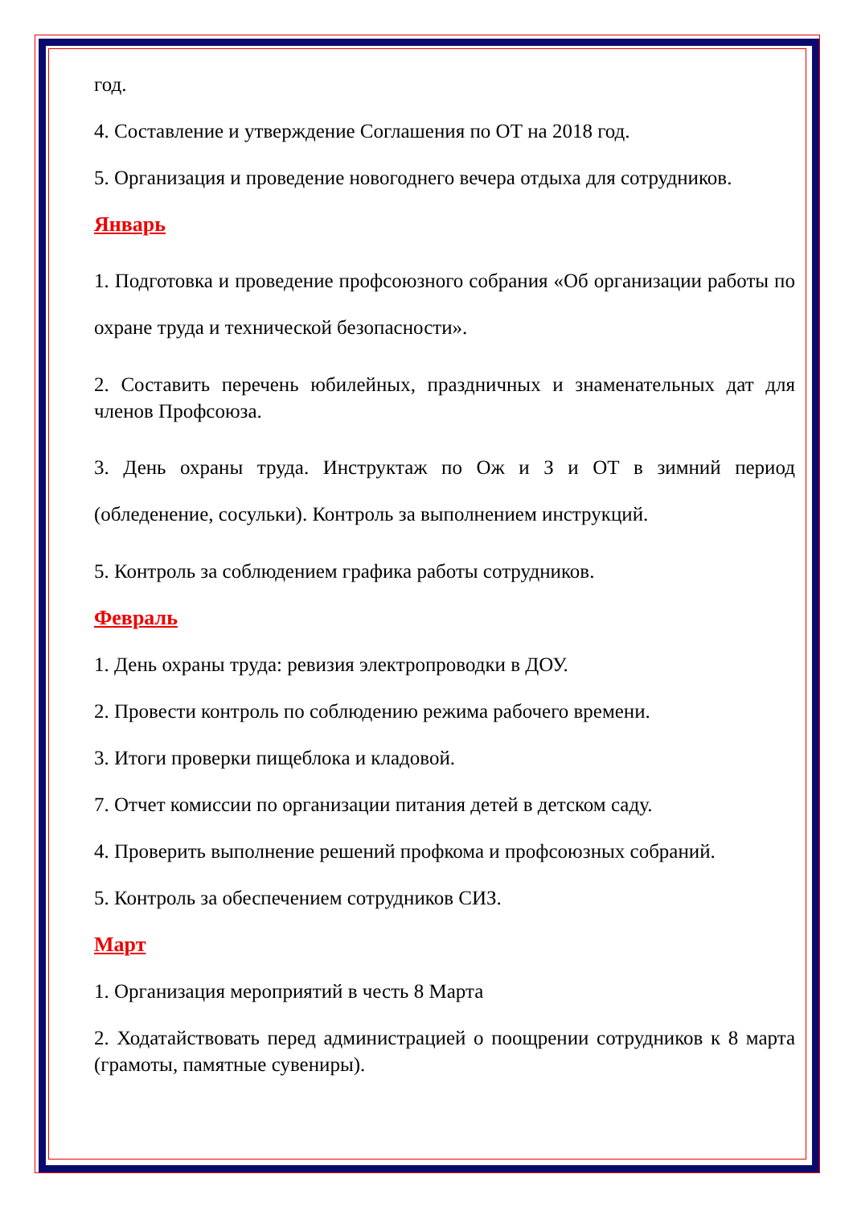год.
4. Составление и утверждение Соглашения по ОТ на 2018 год.
5. Организация и проведение новогоднего вечера отдыха для сотрудников.
Январь
1. Подготовка и проведение профсоюзного собрания «Об организации работы по охране труда и технической безопасности».
2. Составить перечень юбилейных, праздничных и знаменательных дат для членов Профсоюза.
3. День охраны труда. Инструктаж по Ож и З и ОТ в зимний период (обледенение, сосульки). Контроль за выполнением инструкций.
5. Контроль за соблюдением графика работы сотрудников.
Февраль
1. День охраны труда: ревизия электропроводки в ДОУ.
2. Провести контроль по соблюдению режима рабочего времени.
3. Итоги проверки пищеблока и кладовой.
7. Отчет комиссии по организации питания детей в детском саду.
4. Проверить выполнение решений профкома и профсоюзных собраний.
5. Контроль за обеспечением сотрудников СИЗ.
Март
1. Организация мероприятий в честь 8 Марта
2. Ходатайствовать перед администрацией о поощрении сотрудников к 8 марта (грамоты, памятные сувениры).